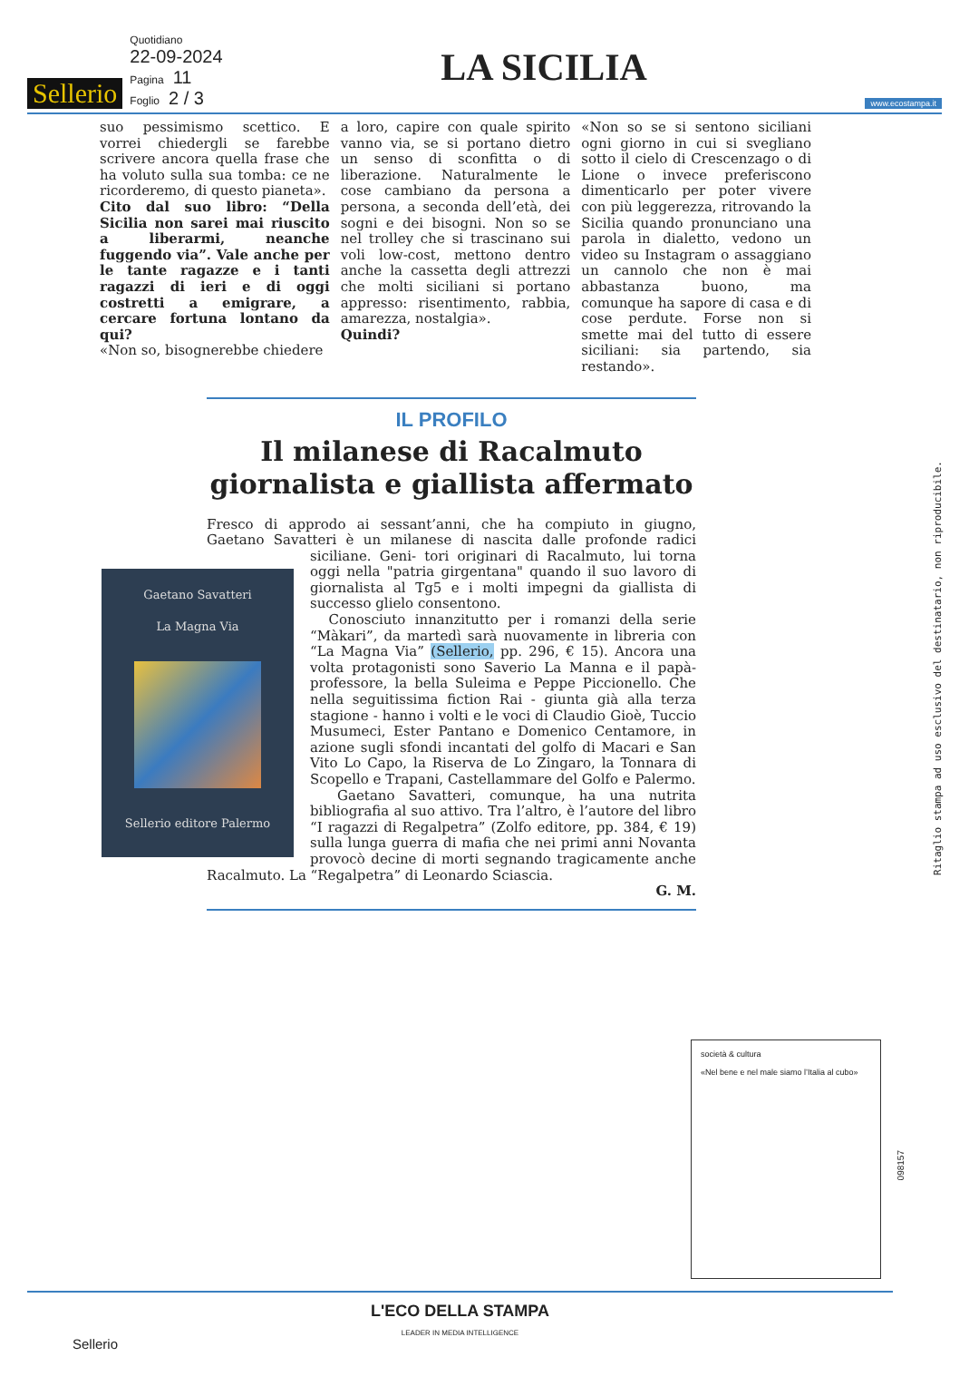Sellerio
Quotidiano
22-09-2024
Pagina 11
Foglio 2 / 3
LA SICILIA
www.ecostampa.it
suo pessimismo scettico. E vorrei chiedergli se farebbe scrivere ancora quella frase che ha voluto sulla sua tomba: ce ne ricorderemo, di questo pianeta».
Cito dal suo libro: “Della Sicilia non sarei mai riuscito a liberarmi, neanche fuggendo via”. Vale anche per le tante ragazze e i tanti ragazzi di ieri e di oggi costretti a emigrare, a cercare fortuna lontano da qui?
«Non so, bisognerebbe chiedere
a loro, capire con quale spirito vanno via, se si portano dietro un senso di sconfitta o di liberazione. Naturalmente le cose cambiano da persona a persona, a seconda dell’età, dei sogni e dei bisogni. Non so se nel trolley che si trascinano sui voli low-cost, mettono dentro anche la cassetta degli attrezzi che molti siciliani si portano appresso: risentimento, rabbia, amarezza, nostalgia».
Quindi?
«Non so se si sentono siciliani ogni giorno in cui si svegliano sotto il cielo di Crescenzago o di Lione o invece preferiscono dimenticarlo per poter vivere con più leggerezza, ritrovando la Sicilia quando pronunciano una parola in dialetto, vedono un video su Instagram o assaggiano un cannolo che non è mai abbastanza buono, ma comunque ha sapore di casa e di cose perdute. Forse non si smette mai del tutto di essere siciliani: sia partendo, sia restando».
IL PROFILO
Il milanese di Racalmuto giornalista e giallista affermato
Fresco di approdo ai sessant’anni, che ha compiuto in giugno, Gaetano Savatteri è un milanese di nascita dalle profonde radici siciliane. Geni-
Gaetano Savatteri
La Magna Via
Sellerio editore Palermo
tori originari di Racalmuto, lui torna oggi nella "patria girgentana" quando il suo lavoro di giornalista al Tg5 e i molti impegni da giallista di successo glielo consentono.
Conosciuto innanzitutto per i romanzi della serie “Màkari”, da martedì sarà nuovamente in libreria con “La Magna Via” (Sellerio, pp. 296, € 15). Ancora una volta protagonisti sono Saverio La Manna e il papà-professore, la bella Suleima e Peppe Piccionello. Che nella seguitissima fiction Rai - giunta già alla terza stagione - hanno i volti e le voci di Claudio Gioè, Tuccio Musumeci, Ester Pantano e Domenico Centamore, in azione sugli sfondi incantati del golfo di Macari e San Vito Lo Capo, la Riserva de Lo Zingaro, la Tonnara di Scopello e Trapani, Castellammare del Golfo e Palermo.
Gaetano Savatteri, comunque, ha una nutrita bibliografia al suo attivo. Tra l’altro, è l’autore del libro “I ragazzi di Regalpetra” (Zolfo editore, pp. 384, € 19) sulla lunga guerra di mafia che nei primi anni Novanta provocò decine di morti segnando tragicamente anche Racalmuto. La “Regalpetra” di Leonardo Sciascia.
G. M.
Ritaglio stampa ad uso esclusivo del destinatario, non riproducibile.
società & cultura
«Nel bene e nel male siamo l’Italia al cubo»
098157
L'ECO DELLA STAMPA
LEADER IN MEDIA INTELLIGENCE
Sellerio